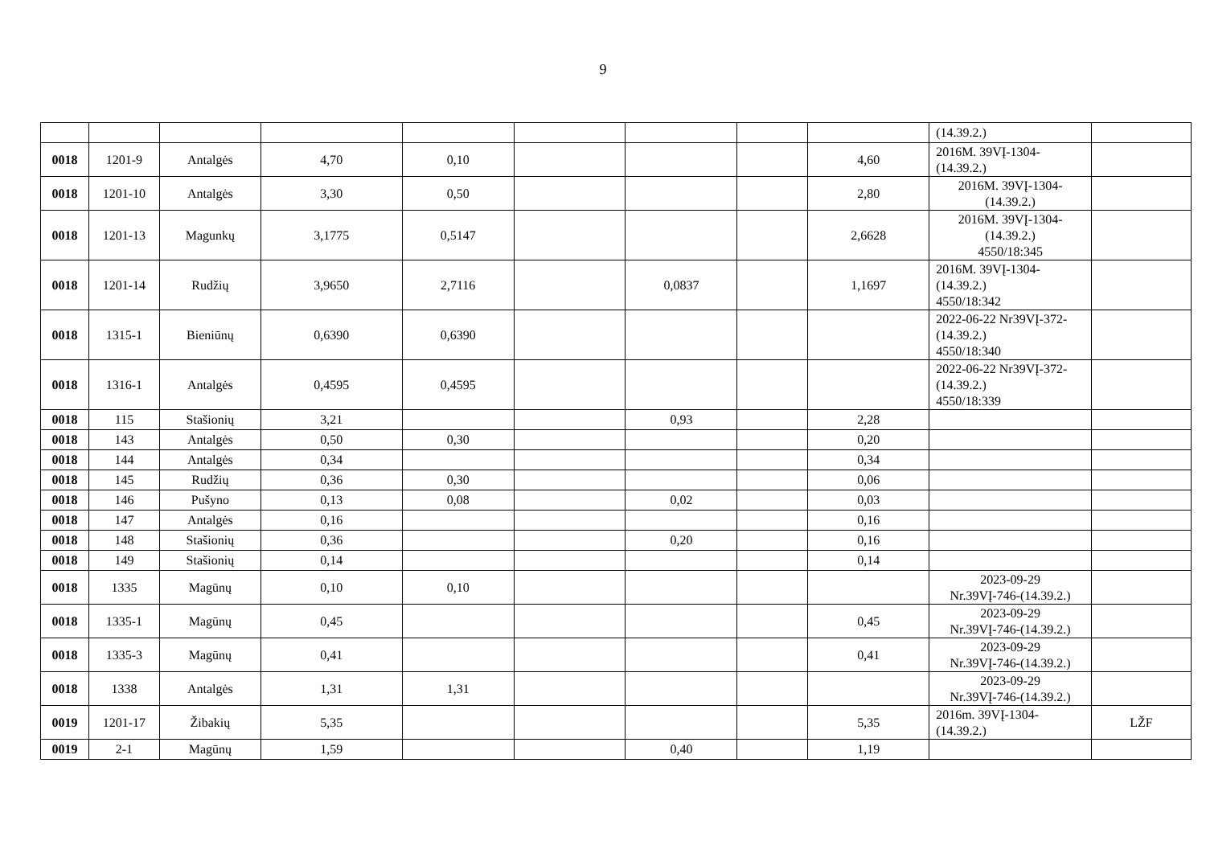9
| | | | | | | | | | (14.39.2.) | |
| 0018 | 1201-9 | Antalgės | 4,70 | 0,10 | | | | 4,60 | 2016M. 39VĮ-1304- (14.39.2.) | |
| 0018 | 1201-10 | Antalgės | 3,30 | 0,50 | | | | 2,80 | 2016M. 39VĮ-1304- (14.39.2.) | |
| 0018 | 1201-13 | Magunkų | 3,1775 | 0,5147 | | | | 2,6628 | 2016M. 39VĮ-1304- (14.39.2.) 4550/18:345 | |
| 0018 | 1201-14 | Rudžių | 3,9650 | 2,7116 | | 0,0837 | | 1,1697 | 2016M. 39VĮ-1304- (14.39.2.) 4550/18:342 | |
| 0018 | 1315-1 | Bieniūnų | 0,6390 | 0,6390 | | | | | 2022-06-22 Nr39VĮ-372- (14.39.2.) 4550/18:340 | |
| 0018 | 1316-1 | Antalgės | 0,4595 | 0,4595 | | | | | 2022-06-22 Nr39VĮ-372- (14.39.2.) 4550/18:339 | |
| 0018 | 115 | Stašionių | 3,21 | | | 0,93 | | 2,28 | | |
| 0018 | 143 | Antalgės | 0,50 | 0,30 | | | | 0,20 | | |
| 0018 | 144 | Antalgės | 0,34 | | | | | 0,34 | | |
| 0018 | 145 | Rudžių | 0,36 | 0,30 | | | | 0,06 | | |
| 0018 | 146 | Pušyno | 0,13 | 0,08 | | 0,02 | | 0,03 | | |
| 0018 | 147 | Antalgės | 0,16 | | | | | 0,16 | | |
| 0018 | 148 | Stašionių | 0,36 | | | 0,20 | | 0,16 | | |
| 0018 | 149 | Stašionių | 0,14 | | | | | 0,14 | | |
| 0018 | 1335 | Magūnų | 0,10 | 0,10 | | | | | 2023-09-29 Nr.39VĮ-746-(14.39.2.) | |
| 0018 | 1335-1 | Magūnų | 0,45 | | | | | 0,45 | 2023-09-29 Nr.39VĮ-746-(14.39.2.) | |
| 0018 | 1335-3 | Magūnų | 0,41 | | | | | 0,41 | 2023-09-29 Nr.39VĮ-746-(14.39.2.) | |
| 0018 | 1338 | Antalgės | 1,31 | 1,31 | | | | | 2023-09-29 Nr.39VĮ-746-(14.39.2.) | |
| 0019 | 1201-17 | Žibakių | 5,35 | | | | | 5,35 | 2016m. 39VĮ-1304- (14.39.2.) | LŽF |
| 0019 | 2-1 | Magūnų | 1,59 | | | 0,40 | | 1,19 | | |